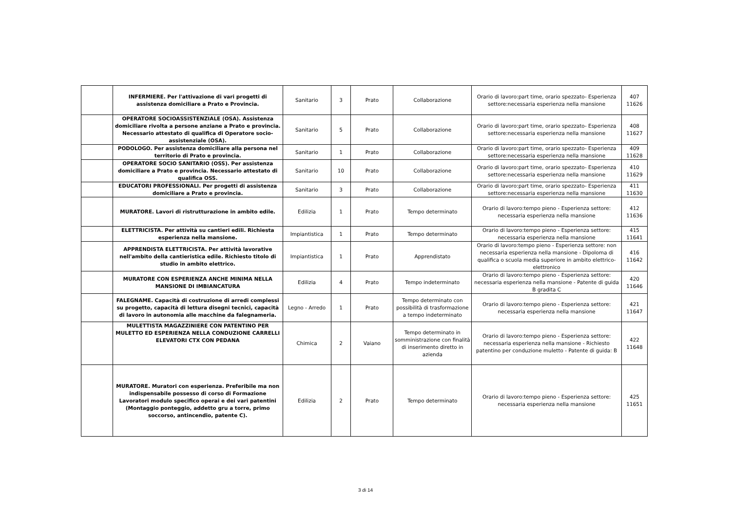| | INFERMIERE. Per l'attivazione di vari progetti di assistenza domiciliare a Prato e Provincia. | Sanitario | 3 | Prato | Collaborazione | Orario di lavoro:part time, orario spezzato- Esperienza settore:necessaria esperienza nella mansione | 407 11626 |
| | OPERATORE SOCIOASSISTENZIALE (OSA). Assistenza domiciliare rivolta a persone anziane a Prato e provincia. Necessario attestato di qualifica di Operatore socio-assistenziale (OSA). | Sanitario | 5 | Prato | Collaborazione | Orario di lavoro:part time, orario spezzato- Esperienza settore:necessaria esperienza nella mansione | 408 11627 |
| | PODOLOGO. Per assistenza domiciliare alla persona nel territorio di Prato e provincia. | Sanitario | 1 | Prato | Collaborazione | Orario di lavoro:part time, orario spezzato- Esperienza settore:necessaria esperienza nella mansione | 409 11628 |
| | OPERATORE SOCIO SANITARIO (OSS). Per assistenza domiciliare a Prato e provincia. Necessario attestato di qualifica OSS. | Sanitario | 10 | Prato | Collaborazione | Orario di lavoro:part time, orario spezzato- Esperienza settore:necessaria esperienza nella mansione | 410 11629 |
| | EDUCATORI PROFESSIONALI. Per progetti di assistenza domiciliare a Prato e provincia. | Sanitario | 3 | Prato | Collaborazione | Orario di lavoro:part time, orario spezzato- Esperienza settore:necessaria esperienza nella mansione | 411 11630 |
| | MURATORE. Lavori di ristrutturazione in ambito edile. | Edilizia | 1 | Prato | Tempo determinato | Orario di lavoro:tempo pieno - Esperienza settore: necessaria esperienza nella mansione | 412 11636 |
| | ELETTRICISTA. Per attività su cantieri edili. Richiesta esperienza nella mansione. | Impiantistica | 1 | Prato | Tempo determinato | Orario di lavoro:tempo pieno - Esperienza settore: necessaria esperienza nella mansione | 415 11641 |
| | APPRENDISTA ELETTRICISTA. Per attività lavorative nell'ambito della cantieristica edile. Richiesto titolo di studio in ambito elettrico. | Impiantistica | 1 | Prato | Apprendistato | Orario di lavoro:tempo pieno - Esperienza settore: non necessaria esperienza nella mansione - Dipoloma di qualifica o scuola media superiore in ambito elettrico-elettronico | 416 11642 |
| | MURATORE CON ESPERIENZA ANCHE MINIMA NELLA MANSIONE DI IMBIANCATURA | Edilizia | 4 | Prato | Tempo indeterminato | Orario di lavoro:tempo pieno - Esperienza settore: necessaria esperienza nella mansione - Patente di guida B gradita C | 420 11646 |
| | FALEGNAME. Capacità di costruzione di arredi complessi su progetto, capacità di lettura disegni tecnici, capacità di lavoro in autonomia alle macchine da falegnameria. | Legno - Arredo | 1 | Prato | Tempo determinato con possibilità di trasformazione a tempo indeterminato | Orario di lavoro:tempo pieno - Esperienza settore: necessaria esperienza nella mansione | 421 11647 |
| | MULETTISTA MAGAZZINIERE CON PATENTINO PER MULETTO ED ESPERIENZA NELLA CONDUZIONE CARRELLI ELEVATORI CTX CON PEDANA | Chimica | 2 | Vaiano | Tempo determinato in somministrazione con finalità di inserimento diretto in azienda | Orario di lavoro:tempo pieno - Esperienza settore: necessaria esperienza nella mansione - Richiesto patentino per conduzione muletto - Patente di guida: B | 422 11648 |
| | MURATORE. Muratori con esperienza. Preferibile ma non indispensabile possesso di corso di Formazione Lavoratori modulo specifico operai e dei vari patentini (Montaggio ponteggio, addetto gru a torre, primo soccorso, antincendio, patente C). | Edilizia | 2 | Prato | Tempo determinato | Orario di lavoro:tempo pieno - Esperienza settore: necessaria esperienza nella mansione | 425 11651 |
3 di 14